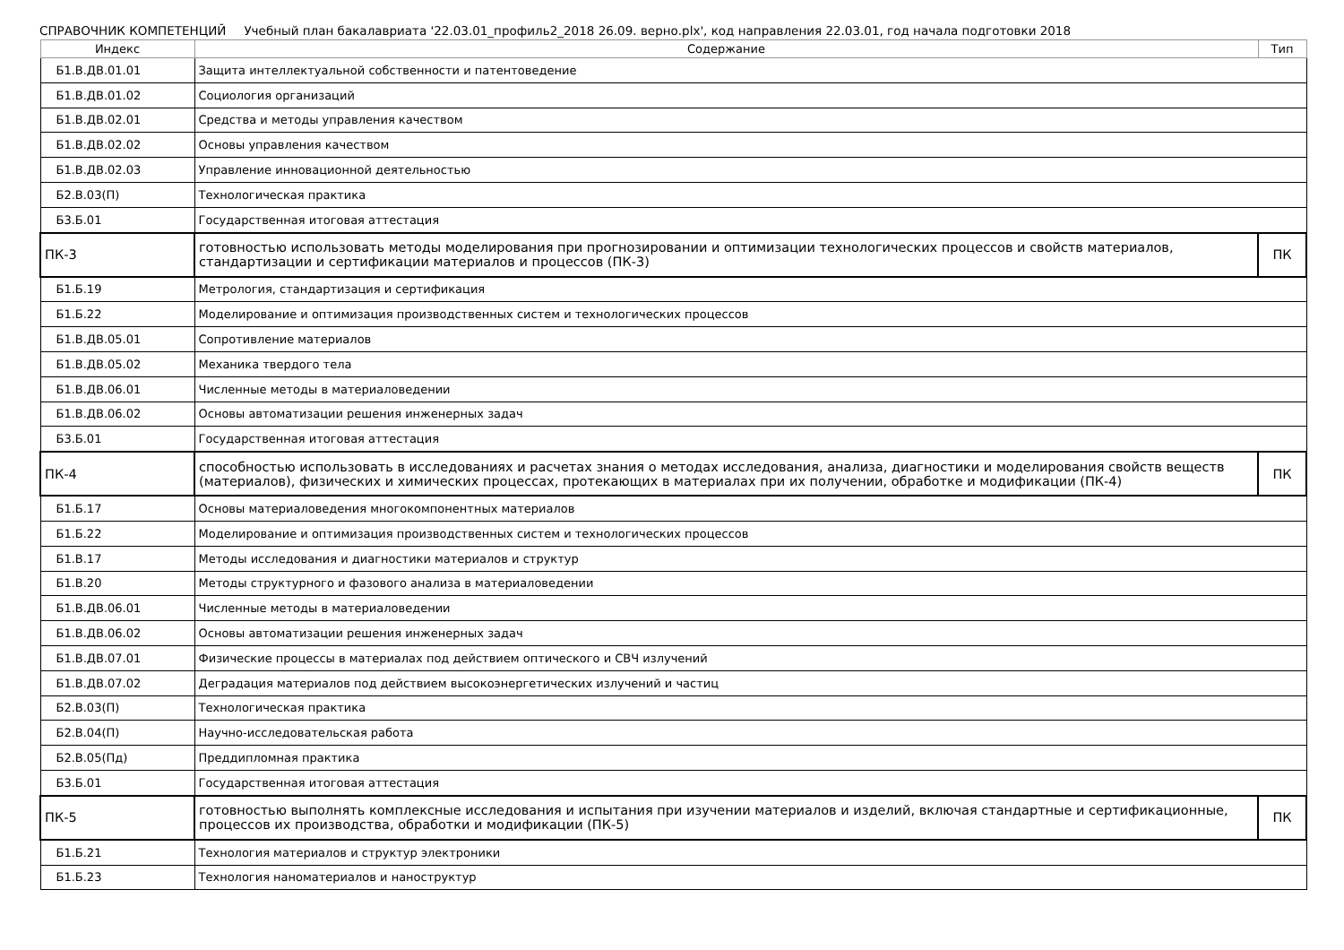СПРАВОЧНИК КОМПЕТЕНЦИЙ Учебный план бакалавриата '22.03.01_профиль2_2018 26.09. верно.plx', код направления 22.03.01, год начала подготовки 2018
| Индекс | Содержание | Тип |
| --- | --- | --- |
| Б1.В.ДВ.01.01 | Защита интеллектуальной собственности и патентоведение | |
| Б1.В.ДВ.01.02 | Социология организаций | |
| Б1.В.ДВ.02.01 | Средства и методы управления качеством | |
| Б1.В.ДВ.02.02 | Основы управления качеством | |
| Б1.В.ДВ.02.03 | Управление инновационной деятельностью | |
| Б2.В.03(П) | Технологическая практика | |
| Б3.Б.01 | Государственная итоговая аттестация | |
| ПК-3 | готовностью использовать методы моделирования при прогнозировании и оптимизации технологических процессов и свойств материалов, стандартизации и сертификации материалов и процессов (ПК-3) | ПК |
| Б1.Б.19 | Метрология, стандартизация и сертификация | |
| Б1.Б.22 | Моделирование и оптимизация производственных систем и технологических процессов | |
| Б1.В.ДВ.05.01 | Сопротивление материалов | |
| Б1.В.ДВ.05.02 | Механика твердого тела | |
| Б1.В.ДВ.06.01 | Численные методы в материаловедении | |
| Б1.В.ДВ.06.02 | Основы автоматизации решения инженерных задач | |
| Б3.Б.01 | Государственная итоговая аттестация | |
| ПК-4 | способностью использовать в исследованиях и расчетах знания о методах исследования, анализа, диагностики и моделирования свойств веществ (материалов), физических и химических процессах, протекающих в материалах при их получении, обработке и модификации (ПК-4) | ПК |
| Б1.Б.17 | Основы материаловедения многокомпонентных материалов | |
| Б1.Б.22 | Моделирование и оптимизация производственных систем и технологических процессов | |
| Б1.В.17 | Методы исследования и диагностики материалов и структур | |
| Б1.В.20 | Методы структурного и фазового анализа в материаловедении | |
| Б1.В.ДВ.06.01 | Численные методы в материаловедении | |
| Б1.В.ДВ.06.02 | Основы автоматизации решения инженерных задач | |
| Б1.В.ДВ.07.01 | Физические процессы в материалах под действием оптического и СВЧ излучений | |
| Б1.В.ДВ.07.02 | Деградация материалов под действием высокоэнергетических излучений и частиц | |
| Б2.В.03(П) | Технологическая практика | |
| Б2.В.04(П) | Научно-исследовательская работа | |
| Б2.В.05(Пд) | Преддипломная практика | |
| Б3.Б.01 | Государственная итоговая аттестация | |
| ПК-5 | готовностью выполнять комплексные исследования и испытания при изучении материалов и изделий, включая стандартные и сертификационные, процессов их производства, обработки и модификации (ПК-5) | ПК |
| Б1.Б.21 | Технология материалов и структур электроники | |
| Б1.Б.23 | Технология наноматериалов и наноструктур | |